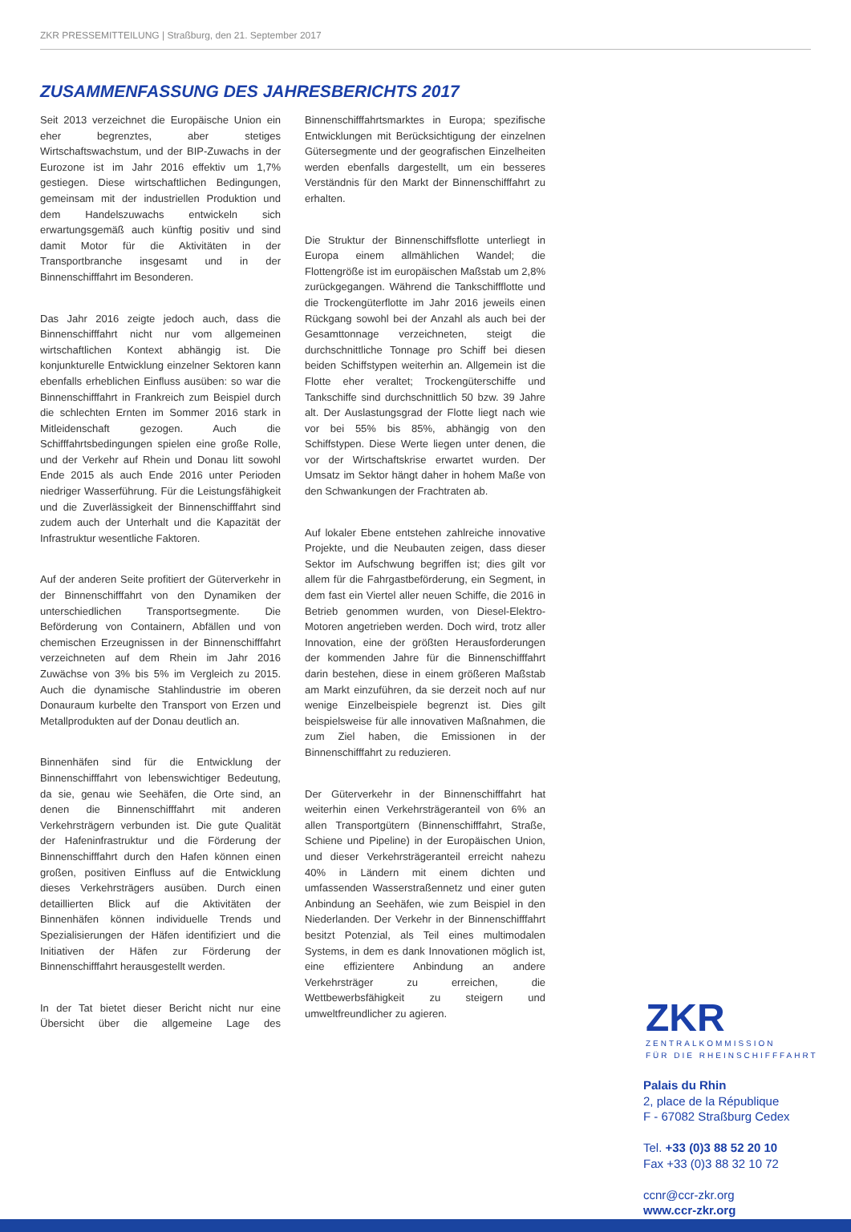ZKR PRESSEMITTEILUNG | Straßburg, den 21. September 2017
ZUSAMMENFASSUNG DES JAHRESBERICHTS 2017
Seit 2013 verzeichnet die Europäische Union ein eher begrenztes, aber stetiges Wirtschaftswachstum, und der BIP-Zuwachs in der Eurozone ist im Jahr 2016 effektiv um 1,7% gestiegen. Diese wirtschaftlichen Bedingungen, gemeinsam mit der industriellen Produktion und dem Handelszuwachs entwickeln sich erwartungsgemäß auch künftig positiv und sind damit Motor für die Aktivitäten in der Transportbranche insgesamt und in der Binnenschifffahrt im Besonderen.
Das Jahr 2016 zeigte jedoch auch, dass die Binnenschifffahrt nicht nur vom allgemeinen wirtschaftlichen Kontext abhängig ist. Die konjunkturelle Entwicklung einzelner Sektoren kann ebenfalls erheblichen Einfluss ausüben: so war die Binnenschifffahrt in Frankreich zum Beispiel durch die schlechten Ernten im Sommer 2016 stark in Mitleidenschaft gezogen. Auch die Schifffahrtsbedingungen spielen eine große Rolle, und der Verkehr auf Rhein und Donau litt sowohl Ende 2015 als auch Ende 2016 unter Perioden niedriger Wasserführung. Für die Leistungsfähigkeit und die Zuverlässigkeit der Binnenschifffahrt sind zudem auch der Unterhalt und die Kapazität der Infrastruktur wesentliche Faktoren.
Auf der anderen Seite profitiert der Güterverkehr in der Binnenschifffahrt von den Dynamiken der unterschiedlichen Transportsegmente. Die Beförderung von Containern, Abfällen und von chemischen Erzeugnissen in der Binnenschifffahrt verzeichneten auf dem Rhein im Jahr 2016 Zuwächse von 3% bis 5% im Vergleich zu 2015. Auch die dynamische Stahlindustrie im oberen Donauraum kurbelte den Transport von Erzen und Metallprodukten auf der Donau deutlich an.
Binnenhäfen sind für die Entwicklung der Binnenschifffahrt von lebenswichtiger Bedeutung, da sie, genau wie Seehäfen, die Orte sind, an denen die Binnenschifffahrt mit anderen Verkehrsträgern verbunden ist. Die gute Qualität der Hafeninfrastruktur und die Förderung der Binnenschifffahrt durch den Hafen können einen großen, positiven Einfluss auf die Entwicklung dieses Verkehrsträgers ausüben. Durch einen detaillierten Blick auf die Aktivitäten der Binnenhäfen können individuelle Trends und Spezialisierungen der Häfen identifiziert und die Initiativen der Häfen zur Förderung der Binnenschifffahrt herausgestellt werden.
In der Tat bietet dieser Bericht nicht nur eine Übersicht über die allgemeine Lage des Binnenschifffahrtsmarktes in Europa; spezifische Entwicklungen mit Berücksichtigung der einzelnen Gütersegmente und der geografischen Einzelheiten werden ebenfalls dargestellt, um ein besseres Verständnis für den Markt der Binnenschifffahrt zu erhalten.
Die Struktur der Binnenschiffsflotte unterliegt in Europa einem allmählichen Wandel; die Flottengröße ist im europäischen Maßstab um 2,8% zurückgegangen. Während die Tankschiffflotte und die Trockengüterflotte im Jahr 2016 jeweils einen Rückgang sowohl bei der Anzahl als auch bei der Gesamttonnage verzeichneten, steigt die durchschnittliche Tonnage pro Schiff bei diesen beiden Schiffstypen weiterhin an. Allgemein ist die Flotte eher veraltet; Trockengüterschiffe und Tankschiffe sind durchschnittlich 50 bzw. 39 Jahre alt. Der Auslastungsgrad der Flotte liegt nach wie vor bei 55% bis 85%, abhängig von den Schiffstypen. Diese Werte liegen unter denen, die vor der Wirtschaftskrise erwartet wurden. Der Umsatz im Sektor hängt daher in hohem Maße von den Schwankungen der Frachtraten ab.
Auf lokaler Ebene entstehen zahlreiche innovative Projekte, und die Neubauten zeigen, dass dieser Sektor im Aufschwung begriffen ist; dies gilt vor allem für die Fahrgastbeförderung, ein Segment, in dem fast ein Viertel aller neuen Schiffe, die 2016 in Betrieb genommen wurden, von Diesel-Elektro-Motoren angetrieben werden. Doch wird, trotz aller Innovation, eine der größten Herausforderungen der kommenden Jahre für die Binnenschifffahrt darin bestehen, diese in einem größeren Maßstab am Markt einzuführen, da sie derzeit noch auf nur wenige Einzelbeispiele begrenzt ist. Dies gilt beispielsweise für alle innovativen Maßnahmen, die zum Ziel haben, die Emissionen in der Binnenschifffahrt zu reduzieren.
Der Güterverkehr in der Binnenschifffahrt hat weiterhin einen Verkehrsträgeranteil von 6% an allen Transportgütern (Binnenschifffahrt, Straße, Schiene und Pipeline) in der Europäischen Union, und dieser Verkehrsträgeranteil erreicht nahezu 40% in Ländern mit einem dichten und umfassenden Wasserstraßennetz und einer guten Anbindung an Seehäfen, wie zum Beispiel in den Niederlanden. Der Verkehr in der Binnenschifffahrt besitzt Potenzial, als Teil eines multimodalen Systems, in dem es dank Innovationen möglich ist, eine effizientere Anbindung an andere Verkehrsträger zu erreichen, die Wettbewerbsfähigkeit zu steigern und umweltfreundlicher zu agieren.
ZKR
ZENTRALKOMMISSION
FÜR DIE RHEINSCHIFFFAHRT
Palais du Rhin
2, place de la République
F - 67082 Straßburg Cedex
Tel. +33 (0)3 88 52 20 10
Fax +33 (0)3 88 32 10 72
ccnr@ccr-zkr.org
www.ccr-zkr.org